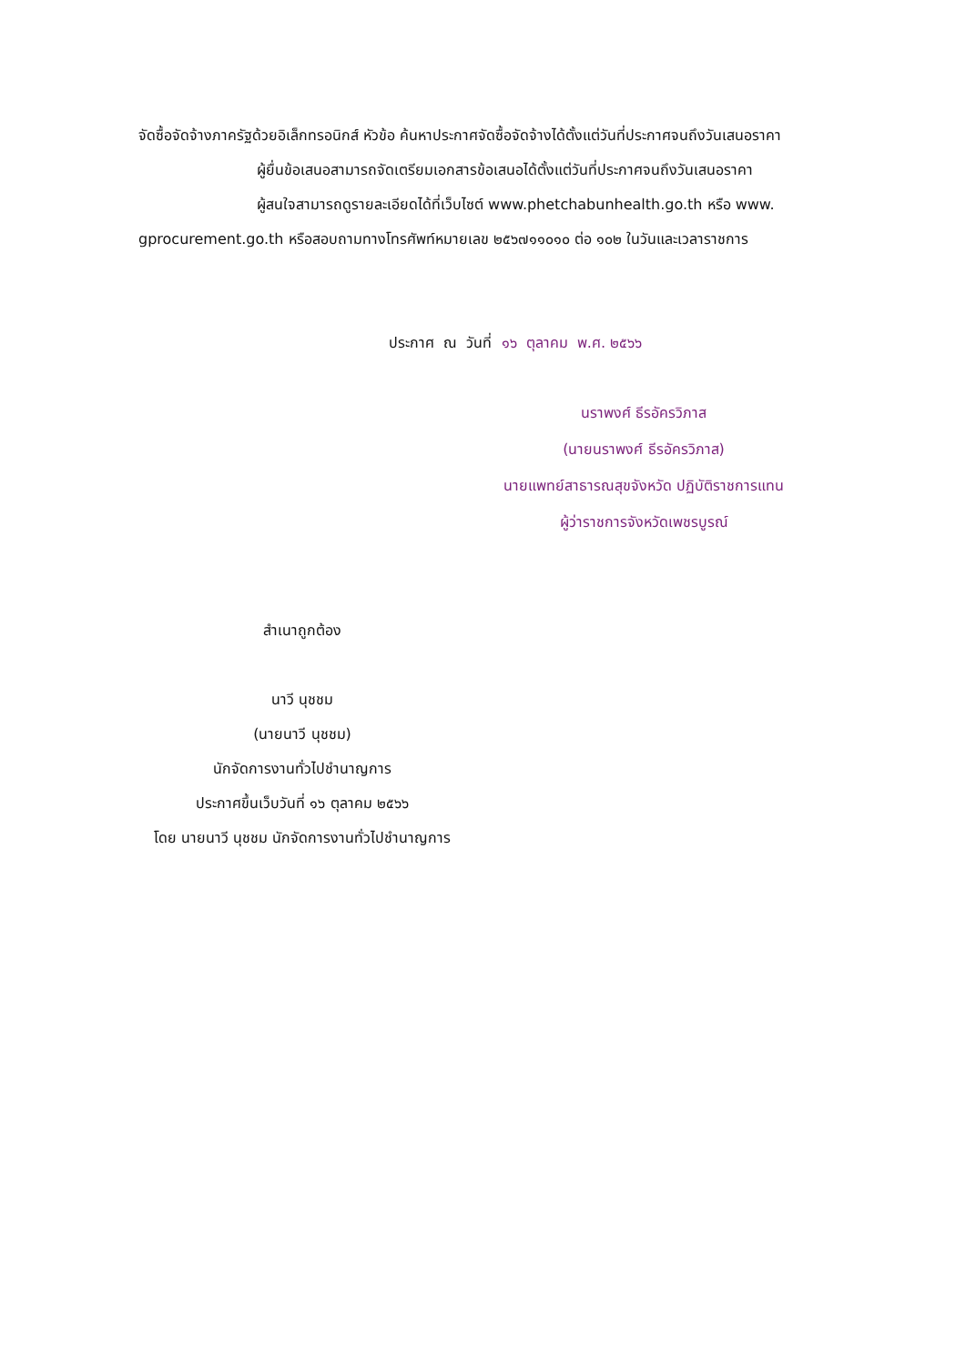จัดซื้อจัดจ้างภาครัฐด้วยอิเล็กทรอนิกส์ หัวข้อ ค้นหาประกาศจัดซื้อจัดจ้างได้ตั้งแต่วันที่ประกาศจนถึงวันเสนอราคา
ผู้ยื่นข้อเสนอสามารถจัดเตรียมเอกสารข้อเสนอได้ตั้งแต่วันที่ประกาศจนถึงวันเสนอราคา
ผู้สนใจสามารถดูรายละเอียดได้ที่เว็บไซต์ www.phetchabunhealth.go.th หรือ www. gprocurement.go.th หรือสอบถามทางโทรศัพท์หมายเลข ๒๕๖๗๑๑๐๑๐ ต่อ ๑๐๒ ในวันและเวลาราชการ
ประกาศ ณ วันที่ ๑๖ ตุลาคม พ.ศ. ๒๕๖๖
นราพงศ์ ธีรอัครวิภาส
(นายนราพงศ์ ธีรอัครวิภาส)
นายแพทย์สาธารณสุขจังหวัด ปฏิบัติราชการแทน
ผู้ว่าราชการจังหวัดเพชรบูรณ์
สำเนาถูกต้อง
นาวี นุชชม
(นายนาวี นุชชม)
นักจัดการงานทั่วไปชำนาญการ
ประกาศขึ้นเว็บวันที่ ๑๖ ตุลาคม ๒๕๖๖
โดย นายนาวี นุชชม นักจัดการงานทั่วไปชำนาญการ